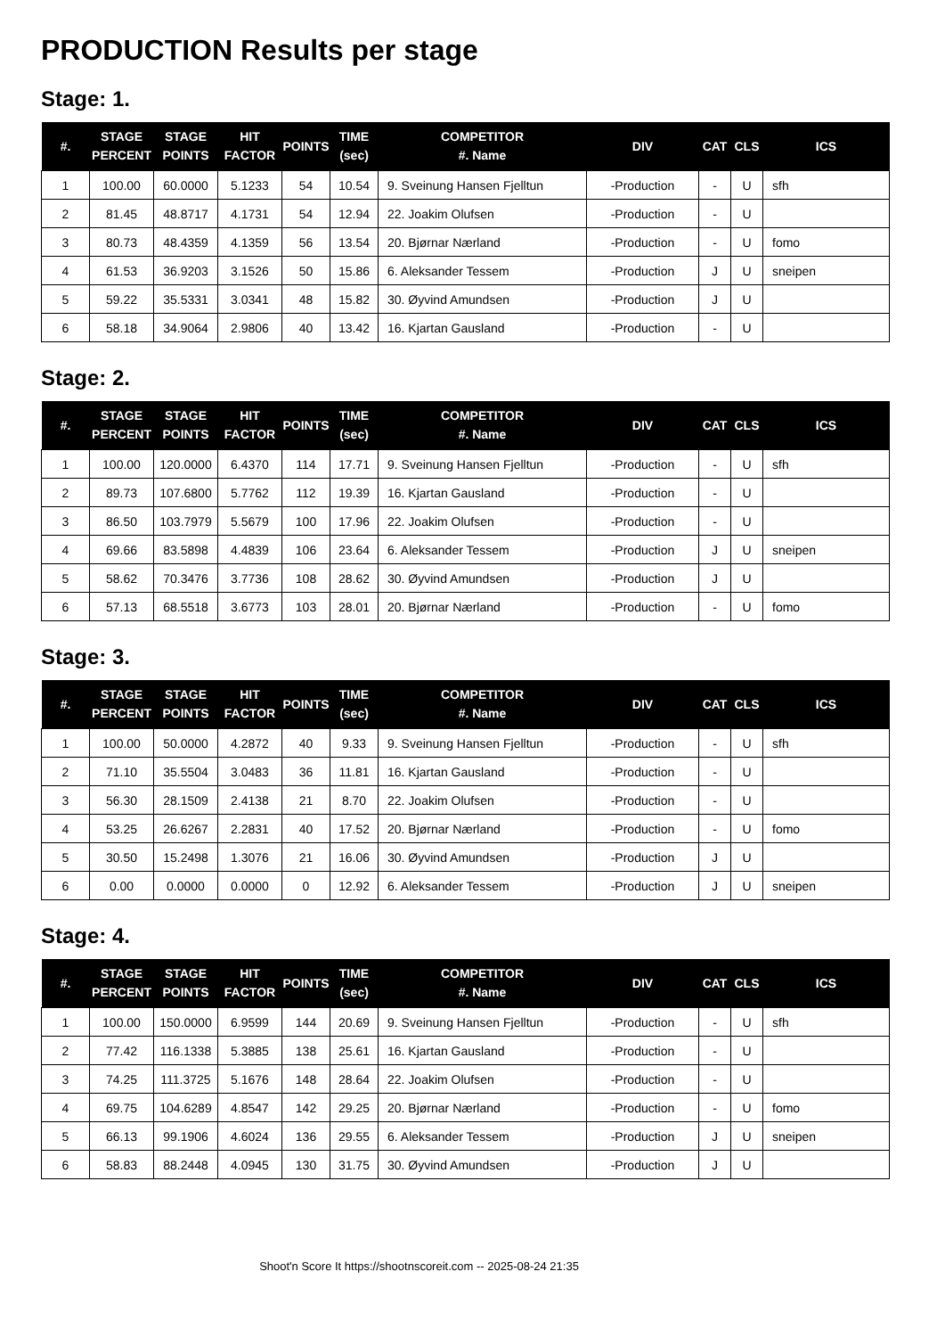PRODUCTION Results per stage
Stage: 1.
| #. | STAGE PERCENT | STAGE POINTS | HIT FACTOR | POINTS | TIME (sec) | COMPETITOR #. Name | DIV | CAT | CLS | ICS |
| --- | --- | --- | --- | --- | --- | --- | --- | --- | --- | --- |
| 1 | 100.00 | 60.0000 | 5.1233 | 54 | 10.54 | 9. Sveinung Hansen Fjelltun | -Production | - | U | sfh |
| 2 | 81.45 | 48.8717 | 4.1731 | 54 | 12.94 | 22. Joakim Olufsen | -Production | - | U | |
| 3 | 80.73 | 48.4359 | 4.1359 | 56 | 13.54 | 20. Bjørnar Nærland | -Production | - | U | fomo |
| 4 | 61.53 | 36.9203 | 3.1526 | 50 | 15.86 | 6. Aleksander Tessem | -Production | J | U | sneipen |
| 5 | 59.22 | 35.5331 | 3.0341 | 48 | 15.82 | 30. Øyvind Amundsen | -Production | J | U | |
| 6 | 58.18 | 34.9064 | 2.9806 | 40 | 13.42 | 16. Kjartan Gausland | -Production | - | U | |
Stage: 2.
| #. | STAGE PERCENT | STAGE POINTS | HIT FACTOR | POINTS | TIME (sec) | COMPETITOR #. Name | DIV | CAT | CLS | ICS |
| --- | --- | --- | --- | --- | --- | --- | --- | --- | --- | --- |
| 1 | 100.00 | 120.0000 | 6.4370 | 114 | 17.71 | 9. Sveinung Hansen Fjelltun | -Production | - | U | sfh |
| 2 | 89.73 | 107.6800 | 5.7762 | 112 | 19.39 | 16. Kjartan Gausland | -Production | - | U | |
| 3 | 86.50 | 103.7979 | 5.5679 | 100 | 17.96 | 22. Joakim Olufsen | -Production | - | U | |
| 4 | 69.66 | 83.5898 | 4.4839 | 106 | 23.64 | 6. Aleksander Tessem | -Production | J | U | sneipen |
| 5 | 58.62 | 70.3476 | 3.7736 | 108 | 28.62 | 30. Øyvind Amundsen | -Production | J | U | |
| 6 | 57.13 | 68.5518 | 3.6773 | 103 | 28.01 | 20. Bjørnar Nærland | -Production | - | U | fomo |
Stage: 3.
| #. | STAGE PERCENT | STAGE POINTS | HIT FACTOR | POINTS | TIME (sec) | COMPETITOR #. Name | DIV | CAT | CLS | ICS |
| --- | --- | --- | --- | --- | --- | --- | --- | --- | --- | --- |
| 1 | 100.00 | 50.0000 | 4.2872 | 40 | 9.33 | 9. Sveinung Hansen Fjelltun | -Production | - | U | sfh |
| 2 | 71.10 | 35.5504 | 3.0483 | 36 | 11.81 | 16. Kjartan Gausland | -Production | - | U | |
| 3 | 56.30 | 28.1509 | 2.4138 | 21 | 8.70 | 22. Joakim Olufsen | -Production | - | U | |
| 4 | 53.25 | 26.6267 | 2.2831 | 40 | 17.52 | 20. Bjørnar Nærland | -Production | - | U | fomo |
| 5 | 30.50 | 15.2498 | 1.3076 | 21 | 16.06 | 30. Øyvind Amundsen | -Production | J | U | |
| 6 | 0.00 | 0.0000 | 0.0000 | 0 | 12.92 | 6. Aleksander Tessem | -Production | J | U | sneipen |
Stage: 4.
| #. | STAGE PERCENT | STAGE POINTS | HIT FACTOR | POINTS | TIME (sec) | COMPETITOR #. Name | DIV | CAT | CLS | ICS |
| --- | --- | --- | --- | --- | --- | --- | --- | --- | --- | --- |
| 1 | 100.00 | 150.0000 | 6.9599 | 144 | 20.69 | 9. Sveinung Hansen Fjelltun | -Production | - | U | sfh |
| 2 | 77.42 | 116.1338 | 5.3885 | 138 | 25.61 | 16. Kjartan Gausland | -Production | - | U | |
| 3 | 74.25 | 111.3725 | 5.1676 | 148 | 28.64 | 22. Joakim Olufsen | -Production | - | U | |
| 4 | 69.75 | 104.6289 | 4.8547 | 142 | 29.25 | 20. Bjørnar Nærland | -Production | - | U | fomo |
| 5 | 66.13 | 99.1906 | 4.6024 | 136 | 29.55 | 6. Aleksander Tessem | -Production | J | U | sneipen |
| 6 | 58.83 | 88.2448 | 4.0945 | 130 | 31.75 | 30. Øyvind Amundsen | -Production | J | U | |
Shoot'n Score It https://shootnscoreit.com -- 2025-08-24 21:35